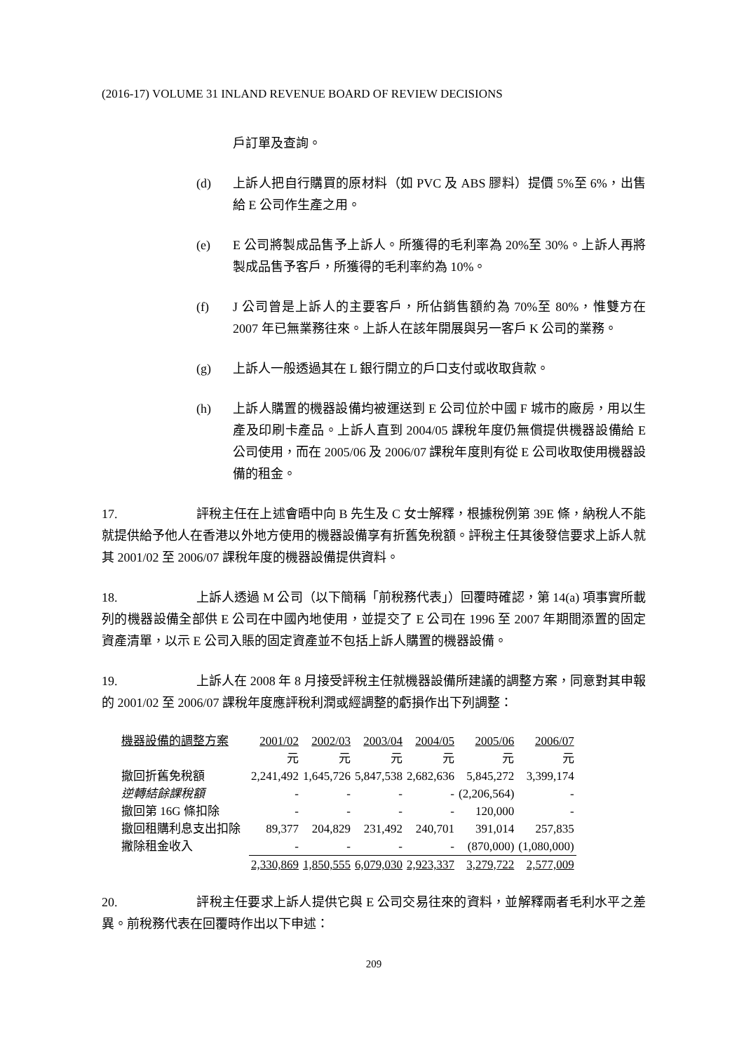(2016-17) VOLUME 31 INLAND REVENUE BOARD OF REVIEW DECISIONS
戶訂單及查詢。
(d) 上訴人把自行購買的原材料（如 PVC 及 ABS 膠料）提價 5%至 6%，出售給 E 公司作生產之用。
(e) E 公司將製成品售予上訴人。所獲得的毛利率為 20%至 30%。上訴人再將製成品售予客戶，所獲得的毛利率約為 10%。
(f) J 公司曾是上訴人的主要客戶，所佔銷售額約為 70%至 80%，惟雙方在 2007 年已無業務往來。上訴人在該年開展與另一客戶 K 公司的業務。
(g) 上訴人一般透過其在 L 銀行開立的戶口支付或收取貨款。
(h) 上訴人購置的機器設備均被運送到 E 公司位於中國 F 城市的廠房，用以生產及印刷卡產品。上訴人直到 2004/05 課稅年度仍無償提供機器設備給 E 公司使用，而在 2005/06 及 2006/07 課稅年度則有從 E 公司收取使用機器設備的租金。
17. 評稅主任在上述會晤中向 B 先生及 C 女士解釋，根據稅例第 39E 條，納稅人不能就提供給予他人在香港以外地方使用的機器設備享有折舊免稅額。評稅主任其後發信要求上訴人就其 2001/02 至 2006/07 課稅年度的機器設備提供資料。
18. 上訴人透過 M 公司（以下簡稱「前稅務代表」）回覆時確認，第 14(a) 項事實所載列的機器設備全部供 E 公司在中國內地使用，並提交了 E 公司在 1996 至 2007 年期間添置的固定資產清單，以示 E 公司入賬的固定資產並不包括上訴人購置的機器設備。
19. 上訴人在 2008 年 8 月接受評稅主任就機器設備所建議的調整方案，同意對其申報的 2001/02 至 2006/07 課稅年度應評稅利潤或經調整的虧損作出下列調整：
| 機器設備的調整方案 | 2001/02 | 2002/03 | 2003/04 | 2004/05 | 2005/06 | 2006/07 |
| --- | --- | --- | --- | --- | --- | --- |
| | 元 | 元 | 元 | 元 | 元 | 元 |
| 撤回折舊免稅額 | 2,241,492 | 1,645,726 | 5,847,538 | 2,682,636 | 5,845,272 | 3,399,174 |
| 逆轉結餘課稅額 | - | - | - | - | (2,206,564) | - |
| 撤回第 16G 條扣除 | - | - | - | - | 120,000 | - |
| 撤回租購利息支出扣除 | 89,377 | 204,829 | 231,492 | 240,701 | 391,014 | 257,835 |
| 撇除租金收入 | - | - | - | - | (870,000) | (1,080,000) |
| | 2,330,869 | 1,850,555 | 6,079,030 | 2,923,337 | 3,279,722 | 2,577,009 |
20. 評稅主任要求上訴人提供它與 E 公司交易往來的資料，並解釋兩者毛利水平之差異。前稅務代表在回覆時作出以下申述：
209